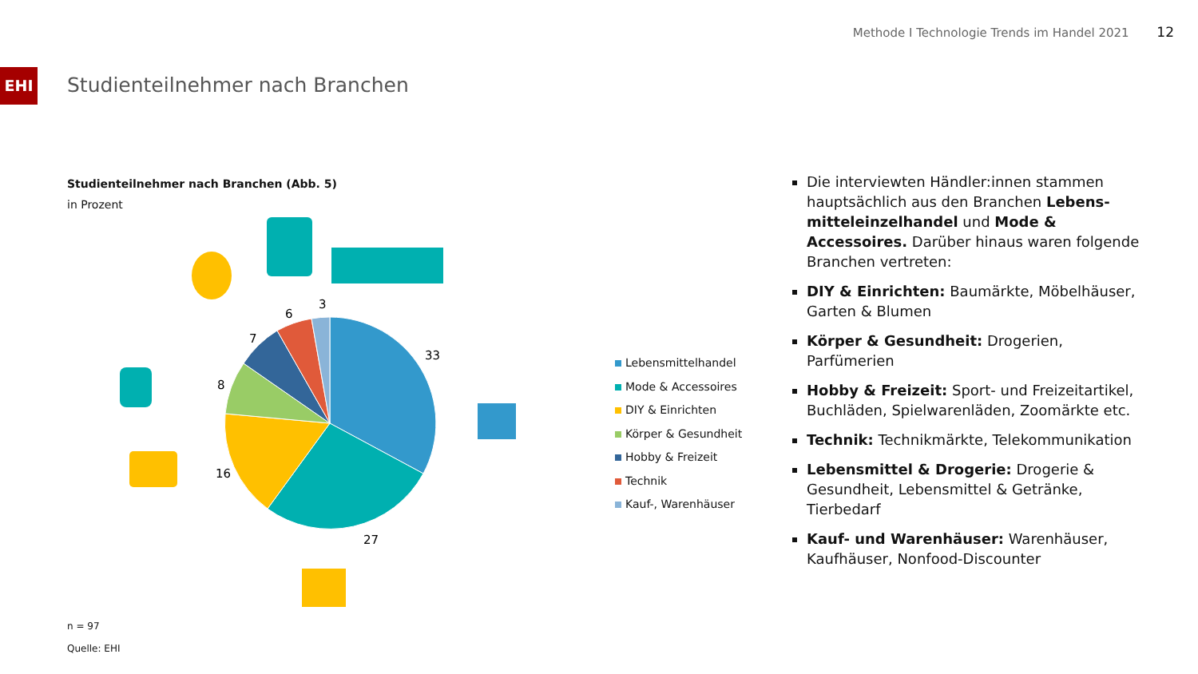Methode I Technologie Trends im Handel 2021 12
EHI
Studienteilnehmer nach Branchen
Studienteilnehmer nach Branchen (Abb. 5)
in Prozent
33
27
16
8
7
6
3
Lebensmittelhandel
Mode & Accessoires
DIY & Einrichten
Körper & Gesundheit
Hobby & Freizeit
Technik
Kauf-, Warenhäuser
n = 97
Quelle: EHI
Die interviewten Händler:innen stammen hauptsächlich aus den Branchen Lebens-mitteleinzelhandel und Mode & Accessoires. Darüber hinaus waren folgende Branchen vertreten:
DIY & Einrichten: Baumärkte, Möbelhäuser, Garten & Blumen
Körper & Gesundheit: Drogerien, Parfümerien
Hobby & Freizeit: Sport- und Freizeitartikel, Buchläden, Spielwarenläden, Zoomärkte etc.
Technik: Technikmärkte, Telekommunikation
Lebensmittel & Drogerie: Drogerie & Gesundheit, Lebensmittel & Getränke, Tierbedarf
Kauf- und Warenhäuser: Warenhäuser, Kaufhäuser, Nonfood-Discounter